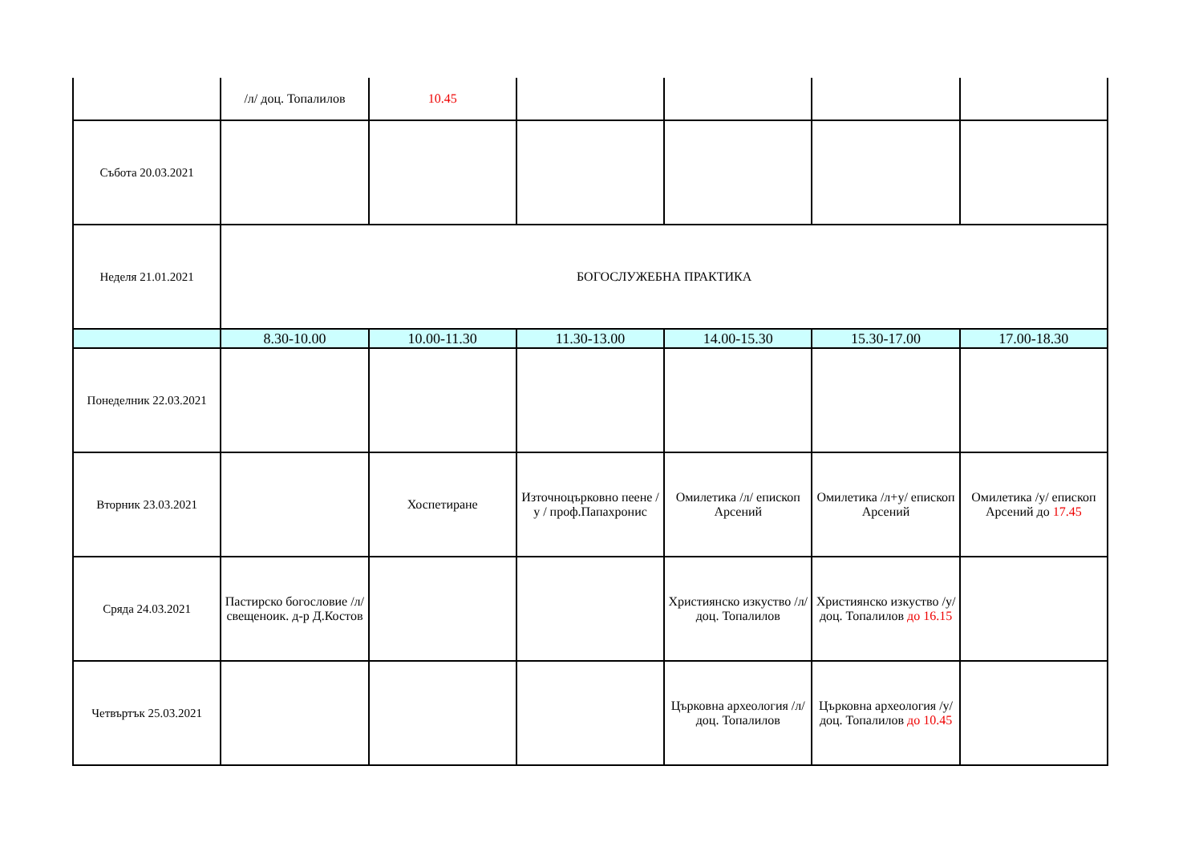| | /л/ доц. Топалилов | 10.45 | | | | |
| Събота 20.03.2021 | | | | | | |
| Неделя 21.01.2021 | БОГОСЛУЖЕБНА ПРАКТИКА | | | | | |
| | 8.30-10.00 | 10.00-11.30 | 11.30-13.00 | 14.00-15.30 | 15.30-17.00 | 17.00-18.30 |
| Понеделник 22.03.2021 | | | | | | |
| Вторник 23.03.2021 | | Хоспетиране | Източноцърковно пеене /у / проф.Папахронис | Омилетика /л/ епископ Арсений | Омилетика /л+у/ епископ Арсений | Омилетика /у/ епископ Арсений до 17.45 |
| Сряда 24.03.2021 | Пастирско богословие /л/ свещеноик. д-р Д.Костов | | | Християнско изкуство /л/ доц. Топалилов | Християнско изкуство /у/ доц. Топалилов до 16.15 | |
| Четвъртък 25.03.2021 | | | | Църковна археология /л/ доц. Топалилов | Църковна археология /у/ доц. Топалилов до 10.45 | |